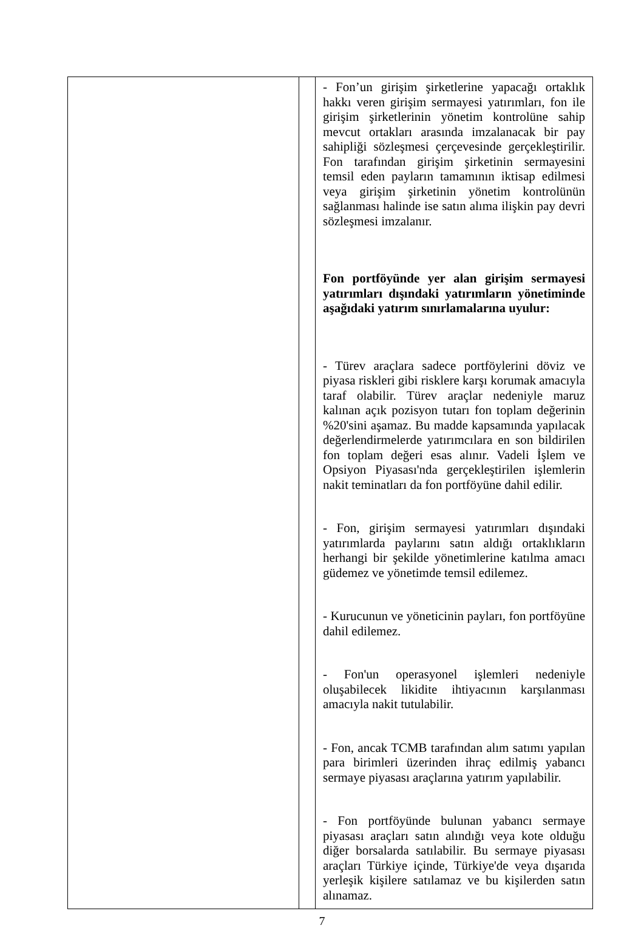| | | - Fon’un girişim şirketlerine yapacağı ortaklık hakkı veren girişim sermayesi yatırımları, fon ile girişim şirketlerinin yönetim kontrolüne sahip mevcut ortakları arasında imzalanacak bir pay sahipliği sözleşmesi çerçevesinde gerçekleştirilir. Fon tarafından girişim şirketinin sermayesini temsil eden payların tamamının iktisap edilmesi veya girişim şirketinin yönetim kontrolünün sağlanması halinde ise satın alıma ilişkin pay devri sözleşmesi imzalanır. Fon portföyünde yer alan girişim sermayesi yatırımları dışındaki yatırımların yönetiminde aşağıdaki yatırım sınırlamalarına uyulur: - Türev araçlara sadece portföylerini döviz ve piyasa riskleri gibi risklere karşı korumak amacıyla taraf olabilir. Türev araçlar nedeniyle maruz kalınan açık pozisyon tutarı fon toplam değerinin %20'sini aşamaz. Bu madde kapsamında yapılacak değerlendirmelerde yatırımcılara en son bildirilen fon toplam değeri esas alınır. Vadeli İşlem ve Opsiyon Piyasası'nda gerçekleştirilen işlemlerin nakit teminatları da fon portföyüne dahil edilir. - Fon, girişim sermayesi yatırımları dışındaki yatırımlarda paylarını satın aldığı ortaklıkların herhangi bir şekilde yönetimlerine katılma amacı güdemez ve yönetimde temsil edilemez. - Kurucunun ve yöneticinin payları, fon portföyüne dahil edilemez. - Fon'un operasyonel işlemleri nedeniyle oluşabilecek likidite ihtiyacının karşılanması amacıyla nakit tutulabilir. - Fon, ancak TCMB tarafından alım satımı yapılan para birimleri üzerinden ihraç edilmiş yabancı sermaye piyasası araçlarına yatırım yapılabilir. - Fon portföyünde bulunan yabancı sermaye piyasası araçları satın alındığı veya kote olduğu diğer borsalarda satılabilir. Bu sermaye piyasası araçları Türkiye içinde, Türkiye'de veya dışarıda yerleşik kişilere satılamaz ve bu kişilerden satın alınamaz. |
7